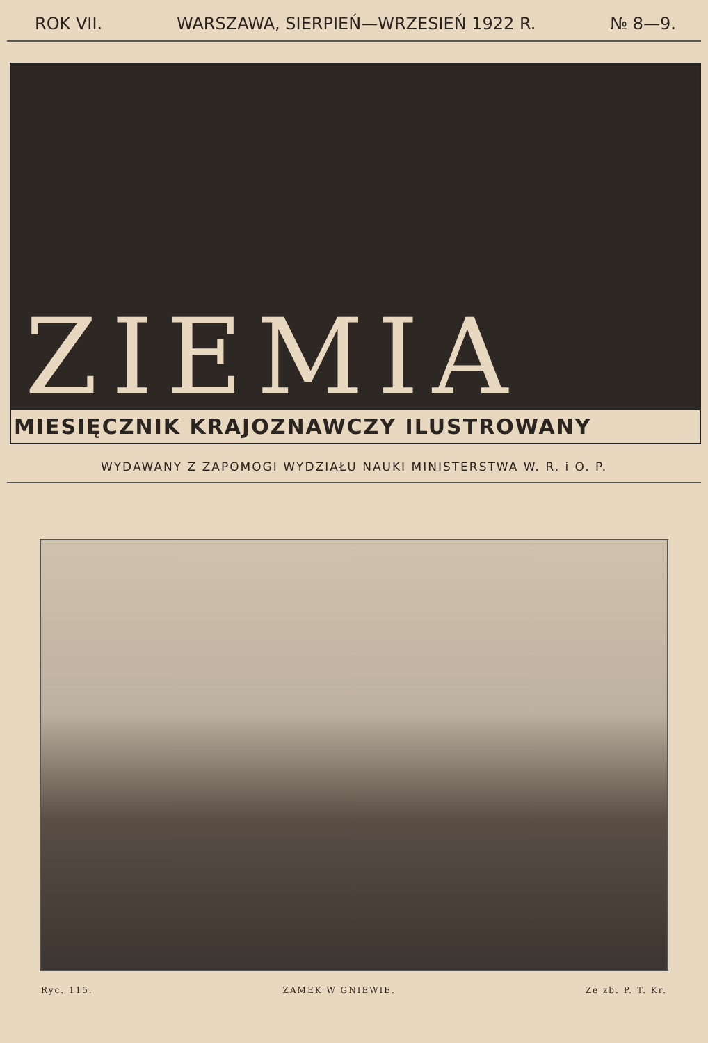ROK VII. WARSZAWA, SIERPIEŃ—WRZESIEŃ 1922 R. № 8—9.
ZIEMIA
MIESIĘCZNIK KRAJOZNAWCZY ILUSTROWANY
WYDAWANY Z ZAPOMOGI WYDZIAŁU NAUKI MINISTERSTWA W. R. i O. P.
Ryc. 115. ZAMEK W GNIEWIE. Ze zb. P. T. Kr.